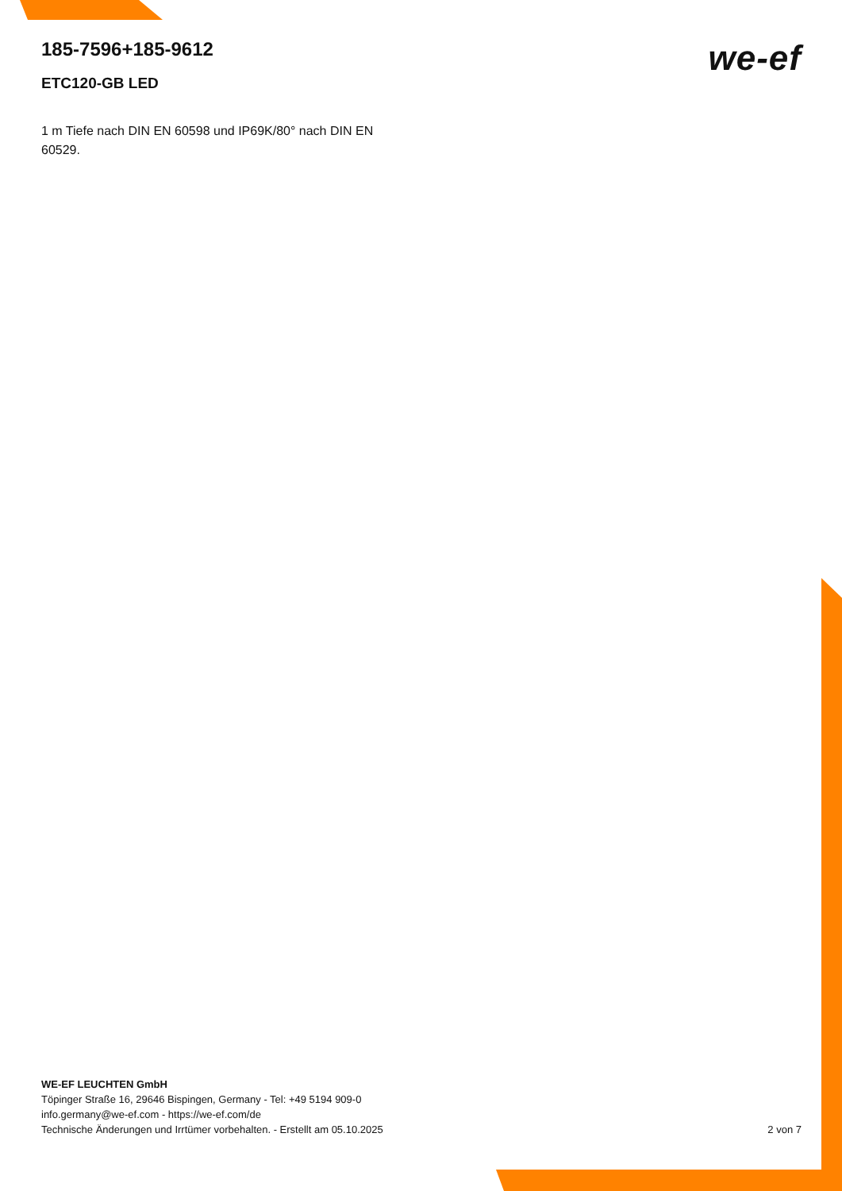185-7596+185-9612
ETC120-GB LED
we-ef
1 m Tiefe nach DIN EN 60598 und IP69K/80° nach DIN EN 60529.
WE-EF LEUCHTEN GmbH
Töpinger Straße 16, 29646 Bispingen, Germany - Tel: +49 5194 909-0
info.germany@we-ef.com - https://we-ef.com/de
Technische Änderungen und Irrtümer vorbehalten. - Erstellt am 05.10.2025
2 von 7